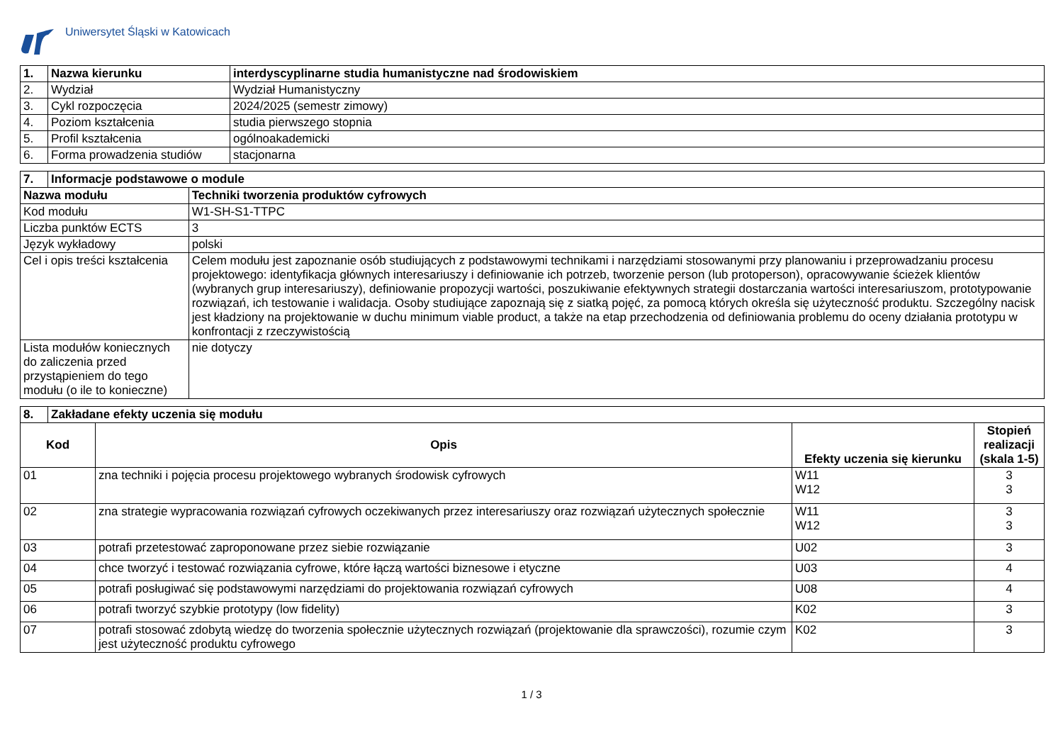Uniwersytet Śląski w Katowicach
| 1. | Nazwa kierunku | interdyscyplinarne studia humanistyczne nad środowiskiem |
| 2. | Wydział | Wydział Humanistyczny |
| 3. | Cykl rozpoczęcia | 2024/2025 (semestr zimowy) |
| 4. | Poziom kształcenia | studia pierwszego stopnia |
| 5. | Profil kształcenia | ogólnoakademicki |
| 6. | Forma prowadzenia studiów | stacjonarna |
| 7. | Informacje podstawowe o module | |
| Nazwa modułu | | Techniki tworzenia produktów cyfrowych |
| Kod modułu | | W1-SH-S1-TTPC |
| Liczba punktów ECTS | | 3 |
| Język wykładowy | | polski |
| Cel i opis treści kształcenia | | Celem modułu jest zapoznanie osób studiujących z podstawowymi technikami i narzędziami stosowanymi przy planowaniu i przeprowadzaniu procesu projektowego: identyfikacja głównych interesariuszy i definiowanie ich potrzeb, tworzenie person (lub protoperson), opracowywanie ścieżek klientów (wybranych grup interesariuszy), definiowanie propozycji wartości, poszukiwanie efektywnych strategii dostarczania wartości interesariuszom, prototypowanie rozwiązań, ich testowanie i walidacja. Osoby studiujące zapoznają się z siatką pojęć, za pomocą których określa się użyteczność produktu. Szczególny nacisk jest kładziony na projektowanie w duchu minimum viable product, a także na etap przechodzenia od definiowania problemu do oceny działania prototypu w konfrontacji z rzeczywistością |
| Lista modułów koniecznych do zaliczenia przed przystąpieniem do tego modułu (o ile to konieczne) | | nie dotyczy |
| 8. | Zakładane efekty uczenia się modułu | | | |
| Kod | | Opis | Efekty uczenia się kierunku | Stopień realizacji (skala 1-5) |
| 01 | | zna techniki i pojęcia procesu projektowego wybranych środowisk cyfrowych | W11 W12 | 3 3 |
| 02 | | zna strategie wypracowania rozwiązań cyfrowych oczekiwanych przez interesariuszy oraz rozwiązań użytecznych społecznie | W11 W12 | 3 3 |
| 03 | | potrafi przetestować zaproponowane przez siebie rozwiązanie | U02 | 3 |
| 04 | | chce tworzyć i testować rozwiązania cyfrowe, które łączą wartości biznesowe i etyczne | U03 | 4 |
| 05 | | potrafi posługiwać się podstawowymi narzędziami do projektowania rozwiązań cyfrowych | U08 | 4 |
| 06 | | potrafi tworzyć szybkie prototypy (low fidelity) | K02 | 3 |
| 07 | | potrafi stosować zdobytą wiedzę do tworzenia społecznie użytecznych rozwiązań (projektowanie dla sprawczości), rozumie czym jest użyteczność produktu cyfrowego | K02 | 3 |
1 / 3